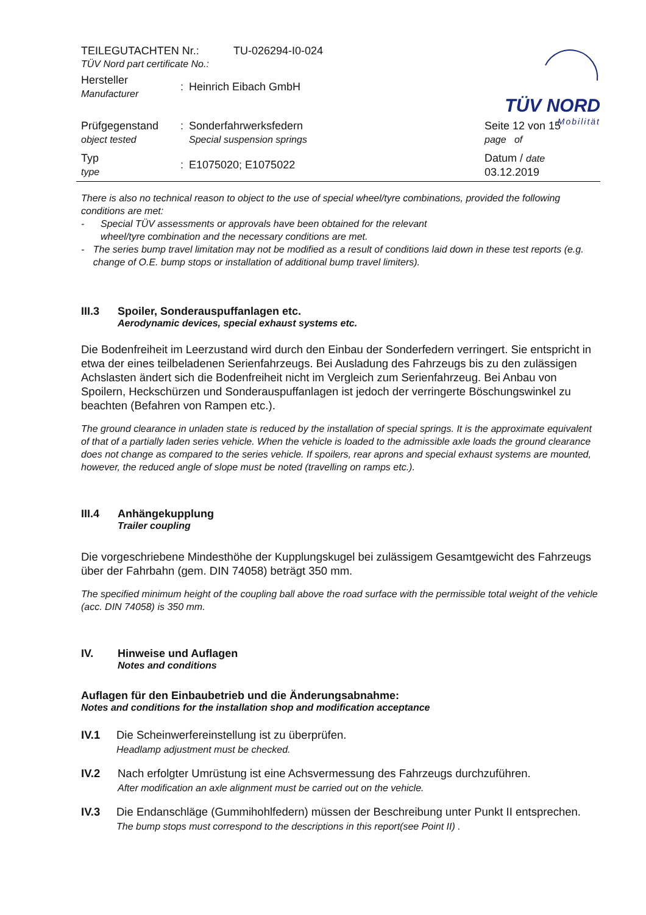TÜV NORD
Mobilität
TEILEGUTACHTEN Nr.: TU-026294-I0-024
TÜV Nord part certificate No.:
Hersteller
Manufacturer: Heinrich Eibach GmbH
Prüfgegenstand
object tested: Sonderfahrwerksfedern
Special suspension springs Seite 12 von 15
page of
Typ
type: E1075020; E1075022 Datum / date
03.12.2019
There is also no technical reason to object to the use of special wheel/tyre combinations, provided the following conditions are met:
- Special TÜV assessments or approvals have been obtained for the relevant
wheel/tyre combination and the necessary conditions are met.
- The series bump travel limitation may not be modified as a result of conditions laid down in these test reports (e.g. change of O.E. bump stops or installation of additional bump travel limiters).
III.3 Spoiler, Sonderauspuffanlagen etc.
Aerodynamic devices, special exhaust systems etc.
Die Bodenfreiheit im Leerzustand wird durch den Einbau der Sonderfedern verringert. Sie entspricht in etwa der eines teilbeladenen Serienfahrzeugs. Bei Ausladung des Fahrzeugs bis zu den zulässigen Achslasten ändert sich die Bodenfreiheit nicht im Vergleich zum Serienfahrzeug. Bei Anbau von Spoilern, Heckschürzen und Sonderauspuffanlagen ist jedoch der verringerte Böschungswinkel zu beachten (Befahren von Rampen etc.).
The ground clearance in unladen state is reduced by the installation of special springs. It is the approximate equivalent of that of a partially laden series vehicle. When the vehicle is loaded to the admissible axle loads the ground clearance does not change as compared to the series vehicle. If spoilers, rear aprons and special exhaust systems are mounted, however, the reduced angle of slope must be noted (travelling on ramps etc.).
III.4 Anhängekupplung
Trailer coupling
Die vorgeschriebene Mindesthöhe der Kupplungskugel bei zulässigem Gesamtgewicht des Fahrzeugs über der Fahrbahn (gem. DIN 74058) beträgt 350 mm.
The specified minimum height of the coupling ball above the road surface with the permissible total weight of the vehicle (acc. DIN 74058) is 350 mm.
IV. Hinweise und Auflagen
Notes and conditions
Auflagen für den Einbaubetrieb und die Änderungsabnahme:
Notes and conditions for the installation shop and modification acceptance
IV.1 Die Scheinwerfereinstellung ist zu überprüfen.
Headlamp adjustment must be checked.
IV.2 Nach erfolgter Umrüstung ist eine Achsvermessung des Fahrzeugs durchzuführen.
After modification an axle alignment must be carried out on the vehicle.
IV.3 Die Endanschläge (Gummihohlfedern) müssen der Beschreibung unter Punkt II entsprechen.
The bump stops must correspond to the descriptions in this report(see Point II) .